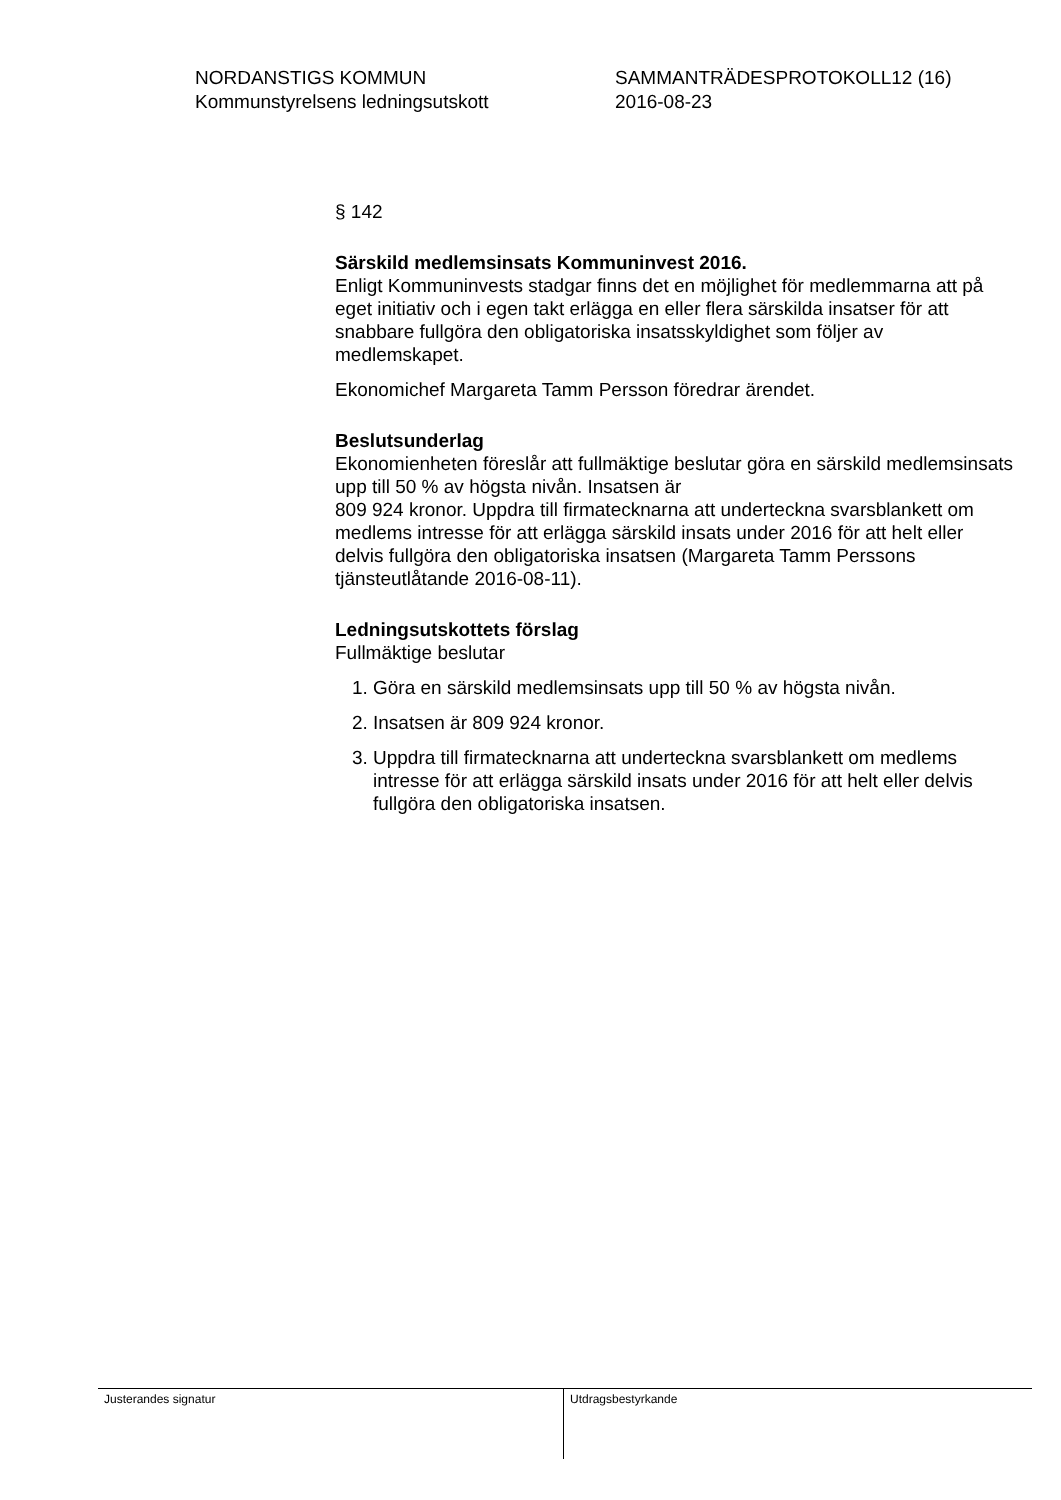NORDANSTIGS KOMMUN
Kommunstyrelsens ledningsutskott
SAMMANTRÄDESPROTOKOLL12 (16)
2016-08-23
§ 142
Särskild medlemsinsats Kommuninvest 2016.
Enligt Kommuninvests stadgar finns det en möjlighet för medlemmarna att på eget initiativ och i egen takt erlägga en eller flera särskilda insatser för att snabbare fullgöra den obligatoriska insatsskyldighet som följer av medlemskapet.
Ekonomichef Margareta Tamm Persson föredrar ärendet.
Beslutsunderlag
Ekonomienheten föreslår att fullmäktige beslutar göra en särskild medlemsinsats upp till 50 % av högsta nivån. Insatsen är
809 924 kronor. Uppdra till firmatecknarna att underteckna svarsblankett om medlems intresse för att erlägga särskild insats under 2016 för att helt eller delvis fullgöra den obligatoriska insatsen (Margareta Tamm Perssons tjänsteutlåtande 2016-08-11).
Ledningsutskottets förslag
Fullmäktige beslutar
1. Göra en särskild medlemsinsats upp till 50 % av högsta nivån.
2. Insatsen är 809 924 kronor.
3. Uppdra till firmatecknarna att underteckna svarsblankett om medlems intresse för att erlägga särskild insats under 2016 för att helt eller delvis fullgöra den obligatoriska insatsen.
Justerandes signatur
Utdragsbestyrkande